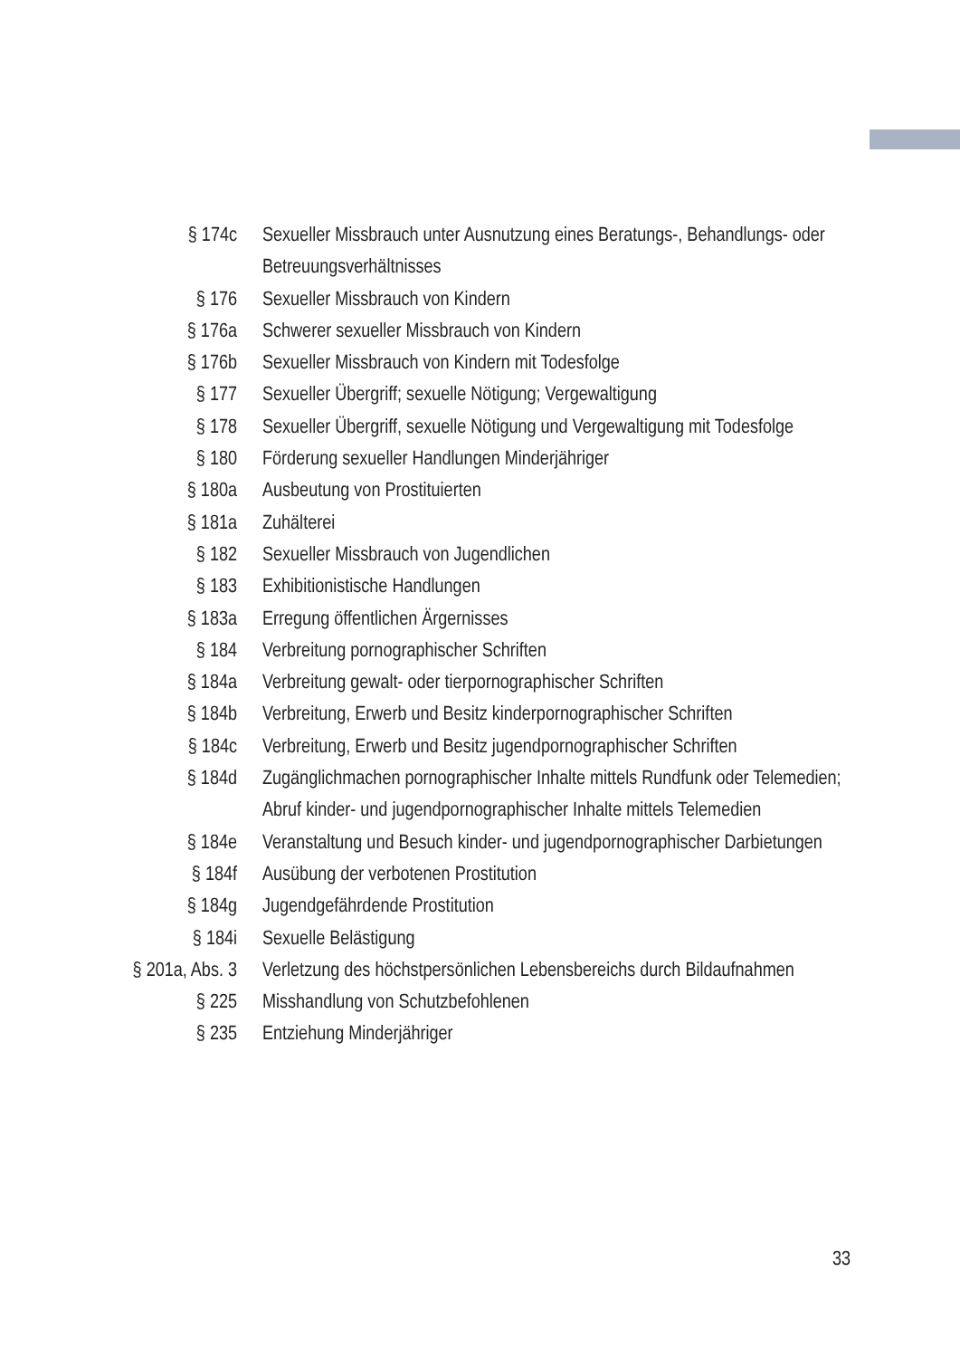§ 174c Sexueller Missbrauch unter Ausnutzung eines Beratungs-, Behandlungs- oder Betreuungsverhältnisses
§ 176 Sexueller Missbrauch von Kindern
§ 176a Schwerer sexueller Missbrauch von Kindern
§ 176b Sexueller Missbrauch von Kindern mit Todesfolge
§ 177 Sexueller Übergriff; sexuelle Nötigung; Vergewaltigung
§ 178 Sexueller Übergriff, sexuelle Nötigung und Vergewaltigung mit Todesfolge
§ 180 Förderung sexueller Handlungen Minderjähriger
§ 180a Ausbeutung von Prostituierten
§ 181a Zuhälterei
§ 182 Sexueller Missbrauch von Jugendlichen
§ 183 Exhibitionistische Handlungen
§ 183a Erregung öffentlichen Ärgernisses
§ 184 Verbreitung pornographischer Schriften
§ 184a Verbreitung gewalt- oder tierpornographischer Schriften
§ 184b Verbreitung, Erwerb und Besitz kinderpornographischer Schriften
§ 184c Verbreitung, Erwerb und Besitz jugendpornographischer Schriften
§ 184d Zugänglichmachen pornographischer Inhalte mittels Rundfunk oder Telemedien; Abruf kinder- und jugendpornographischer Inhalte mittels Telemedien
§ 184e Veranstaltung und Besuch kinder- und jugendpornographischer Darbietungen
§ 184f Ausübung der verbotenen Prostitution
§ 184g Jugendgefährdende Prostitution
§ 184i Sexuelle Belästigung
§ 201a, Abs. 3
Verletzung des höchstpersönlichen Lebensbereichs durch Bildaufnahmen
§ 225 Misshandlung von Schutzbefohlenen
§ 235 Entziehung Minderjähriger
33